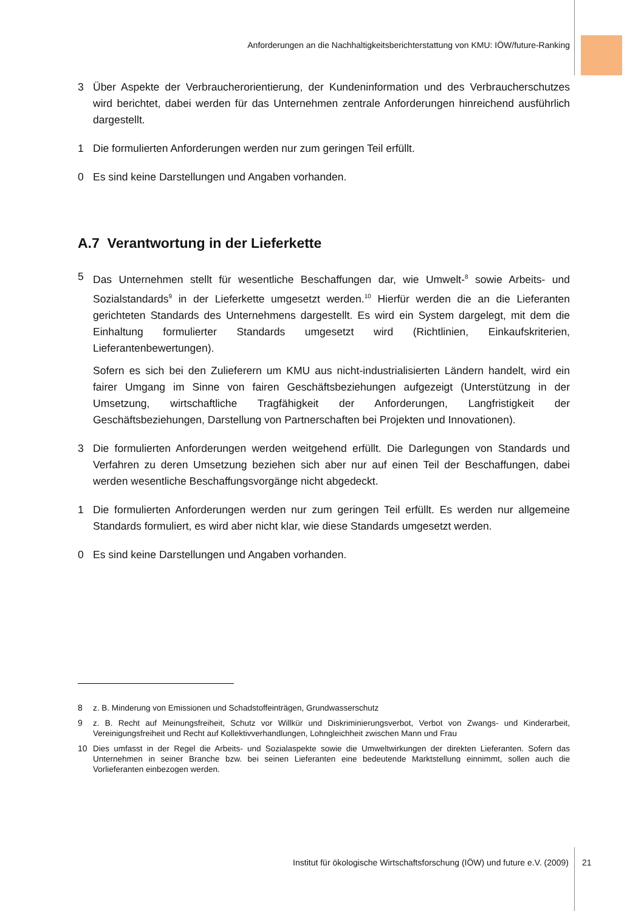Anforderungen an die Nachhaltigkeitsberichterstattung von KMU: IÖW/future-Ranking
3 Über Aspekte der Verbraucherorientierung, der Kundeninformation und des Verbraucherschutzes wird berichtet, dabei werden für das Unternehmen zentrale Anforderungen hinreichend ausführlich dargestellt.
1 Die formulierten Anforderungen werden nur zum geringen Teil erfüllt.
0 Es sind keine Darstellungen und Angaben vorhanden.
A.7 Verantwortung in der Lieferkette
5 Das Unternehmen stellt für wesentliche Beschaffungen dar, wie Umwelt-<sup>8</sup> sowie Arbeits- und Sozialstandards<sup>9</sup> in der Lieferkette umgesetzt werden.<sup>10</sup> Hierfür werden die an die Lieferanten gerichteten Standards des Unternehmens dargestellt. Es wird ein System dargelegt, mit dem die Einhaltung formulierter Standards umgesetzt wird (Richtlinien, Einkaufskriterien, Lieferantenbewertungen).
Sofern es sich bei den Zulieferern um KMU aus nicht-industrialisierten Ländern handelt, wird ein fairer Umgang im Sinne von fairen Geschäftsbeziehungen aufgezeigt (Unterstützung in der Umsetzung, wirtschaftliche Tragfähigkeit der Anforderungen, Langfristigkeit der Geschäftsbeziehungen, Darstellung von Partnerschaften bei Projekten und Innovationen).
3 Die formulierten Anforderungen werden weitgehend erfüllt. Die Darlegungen von Standards und Verfahren zu deren Umsetzung beziehen sich aber nur auf einen Teil der Beschaffungen, dabei werden wesentliche Beschaffungsvorgänge nicht abgedeckt.
1 Die formulierten Anforderungen werden nur zum geringen Teil erfüllt. Es werden nur allgemeine Standards formuliert, es wird aber nicht klar, wie diese Standards umgesetzt werden.
0 Es sind keine Darstellungen und Angaben vorhanden.
8 z. B. Minderung von Emissionen und Schadstoffeinträgen, Grundwasserschutz
9 z. B. Recht auf Meinungsfreiheit, Schutz vor Willkür und Diskriminierungsverbot, Verbot von Zwangs- und Kinderarbeit, Vereinigungsfreiheit und Recht auf Kollektivverhandlungen, Lohngleichheit zwischen Mann und Frau
10 Dies umfasst in der Regel die Arbeits- und Sozialaspekte sowie die Umweltwirkungen der direkten Lieferanten. Sofern das Unternehmen in seiner Branche bzw. bei seinen Lieferanten eine bedeutende Marktstellung einnimmt, sollen auch die Vorlieferanten einbezogen werden.
Institut für ökologische Wirtschaftsforschung (IÖW) und future e.V. (2009) 21